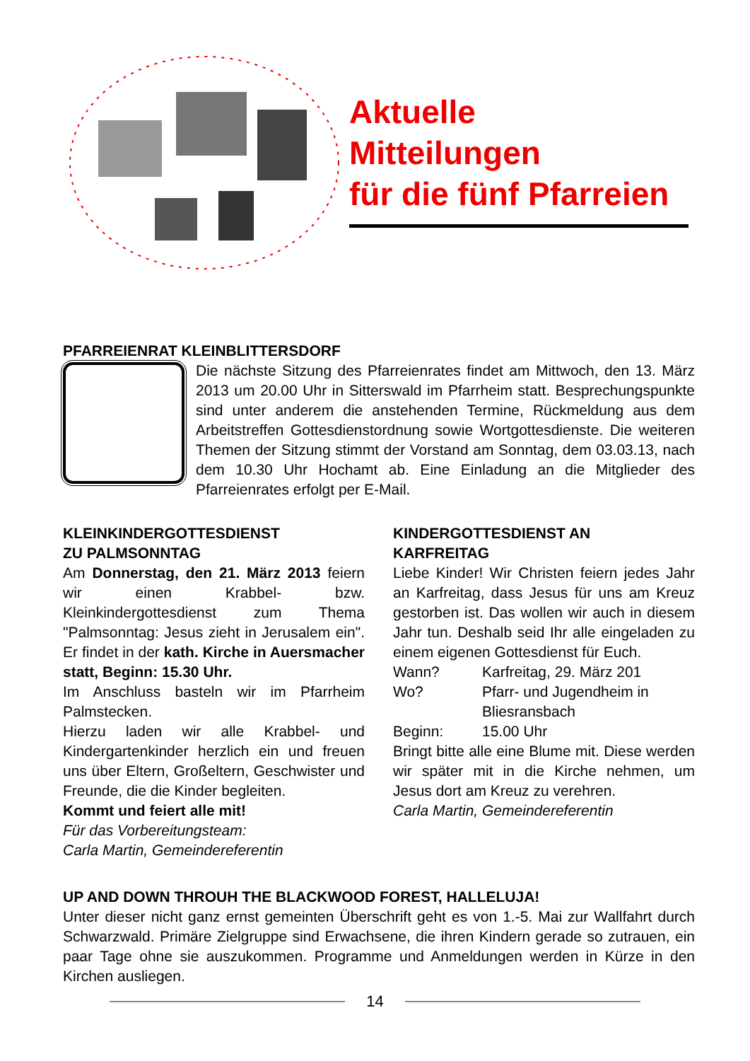Aktuelle
Mitteilungen
für die fünf Pfarreien
PFARREIENRAT KLEINBLITTERSDORF
Die nächste Sitzung des Pfarreienrates findet am Mittwoch, den 13. März 2013 um 20.00 Uhr in Sitterswald im Pfarrheim statt. Besprechungspunkte sind unter anderem die anstehenden Termine, Rückmeldung aus dem Arbeitstreffen Gottesdienstordnung sowie Wortgottesdienste. Die weiteren Themen der Sitzung stimmt der Vorstand am Sonntag, dem 03.03.13, nach dem 10.30 Uhr Hochamt ab. Eine Einladung an die Mitglieder des Pfarreienrates erfolgt per E-Mail.
KLEINKINDERGOTTESDIENST
ZU PALMSONNTAG
Am Donnerstag, den 21. März 2013 feiern wir einen Krabbel- bzw. Kleinkindergottesdienst zum Thema "Palmsonntag: Jesus zieht in Jerusalem ein". Er findet in der kath. Kirche in Auersmacher statt, Beginn: 15.30 Uhr.
Im Anschluss basteln wir im Pfarrheim Palmstecken.
Hierzu laden wir alle Krabbel- und Kindergartenkinder herzlich ein und freuen uns über Eltern, Großeltern, Geschwister und Freunde, die die Kinder begleiten.
Kommt und feiert alle mit!
Für das Vorbereitungsteam:
Carla Martin, Gemeindereferentin
KINDERGOTTESDIENST AN
KARFREITAG
Liebe Kinder! Wir Christen feiern jedes Jahr an Karfreitag, dass Jesus für uns am Kreuz gestorben ist. Das wollen wir auch in diesem Jahr tun. Deshalb seid Ihr alle eingeladen zu einem eigenen Gottesdienst für Euch.
Wann? Karfreitag, 29. März 201
Wo? Pfarr- und Jugendheim in Bliesransbach
Beginn: 15.00 Uhr
Bringt bitte alle eine Blume mit. Diese werden wir später mit in die Kirche nehmen, um Jesus dort am Kreuz zu verehren.
Carla Martin, Gemeindereferentin
UP AND DOWN THROUH THE BLACKWOOD FOREST, HALLELUJA!
Unter dieser nicht ganz ernst gemeinten Überschrift geht es von 1.-5. Mai zur Wallfahrt durch Schwarzwald. Primäre Zielgruppe sind Erwachsene, die ihren Kindern gerade so zutrauen, ein paar Tage ohne sie auszukommen. Programme und Anmeldungen werden in Kürze in den Kirchen ausliegen.
14